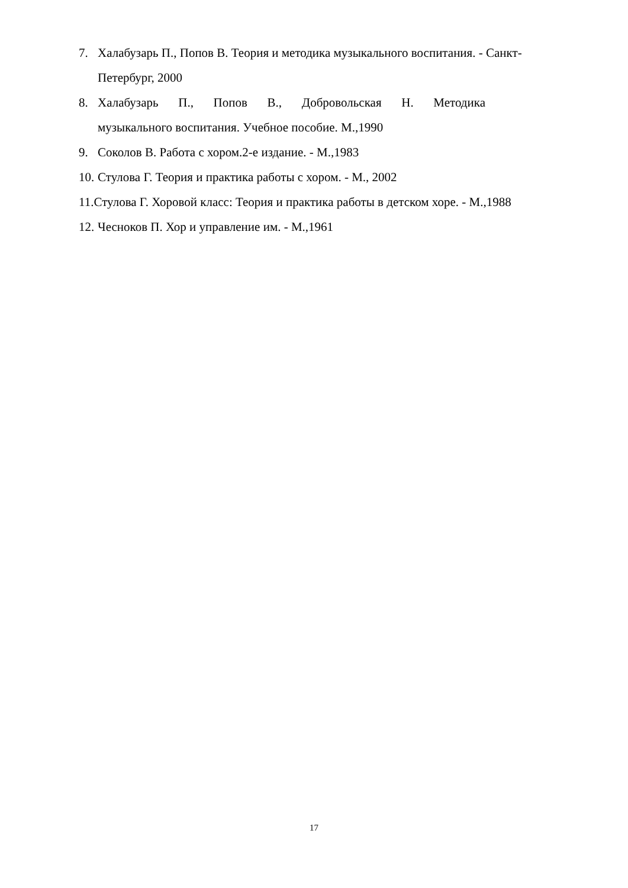7. Халабузарь П., Попов В. Теория и методика музыкального воспитания. - Санкт-Петербург, 2000
8. Халабузарь П., Попов В., Добровольская Н. Методика
музыкального воспитания. Учебное пособие. М.,1990
9. Соколов В. Работа с хором.2-е издание. - М.,1983
10. Стулова Г. Теория и практика работы с хором. - М., 2002
11.Стулова Г. Хоровой класс: Теория и практика работы в детском хоре. - М.,1988
12. Чесноков П. Хор и управление им. - М.,1961
17